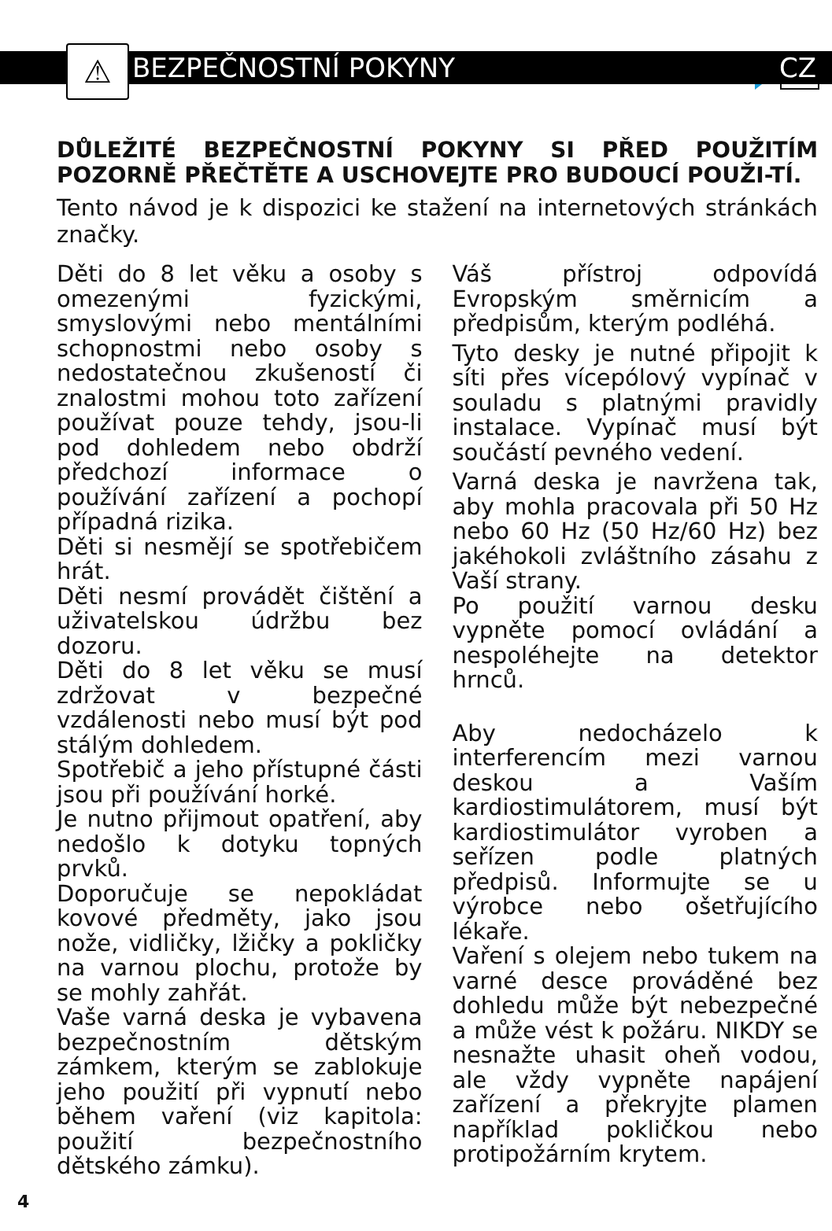⚠
BEZPEČNOSTNÍ POKYNY CZ
DŮLEŽITÉ BEZPEČNOSTNÍ POKYNY SI PŘED POUŽITÍM POZORNĚ PŘEČTĚTE A USCHOVEJTE PRO BUDOUCÍ POUŽI-TÍ.
Tento návod je k dispozici ke stažení na internetových stránkách značky.
Děti do 8 let věku a osoby s omezenými fyzickými, smyslovými nebo mentálními schopnostmi nebo osoby s nedostatečnou zkušeností či znalostmi mohou toto zařízení používat pouze tehdy, jsou-li pod dohledem nebo obdrží předchozí informace o používání zařízení a pochopí případná rizika.
Děti si nesmějí se spotřebičem hrát.
Děti nesmí provádět čištění a uživatelskou údržbu bez dozoru.
Děti do 8 let věku se musí zdržovat v bezpečné vzdálenosti nebo musí být pod stálým dohledem.
Spotřebič a jeho přístupné části jsou při používání horké.
Je nutno přijmout opatření, aby nedošlo k dotyku topných prvků.
Doporučuje se nepokládat kovové předměty, jako jsou nože, vidličky, lžičky a pokličky na varnou plochu, protože by se mohly zahřát.
Vaše varná deska je vybavena bezpečnostním dětským zámkem, kterým se zablokuje jeho použití při vypnutí nebo během vaření (viz kapitola: použití bezpečnostního dětského zámku).
Váš přístroj odpovídá Evropským směrnicím a předpisům, kterým podléhá.
Tyto desky je nutné připojit k síti přes vícepólový vypínač v souladu s platnými pravidly instalace. Vypínač musí být součástí pevného vedení.
Varná deska je navržena tak, aby mohla pracovala při 50 Hz nebo 60 Hz (50 Hz/60 Hz) bez jakéhokoli zvláštního zásahu z Vaší strany.
Po použití varnou desku vypněte pomocí ovládání a nespoléhejte na detektor hrnců.
Aby nedocházelo k interferencím mezi varnou deskou a Vaším kardiostimulátorem, musí být kardiostimulátor vyroben a seřízen podle platných předpisů. Informujte se u výrobce nebo ošetřujícího lékaře.
Vaření s olejem nebo tukem na varné desce prováděné bez dohledu může být nebezpečné a může vést k požáru. NIKDY se nesnažte uhasit oheň vodou, ale vždy vypněte napájení zařízení a překryjte plamen například pokličkou nebo protipožárním krytem.
4